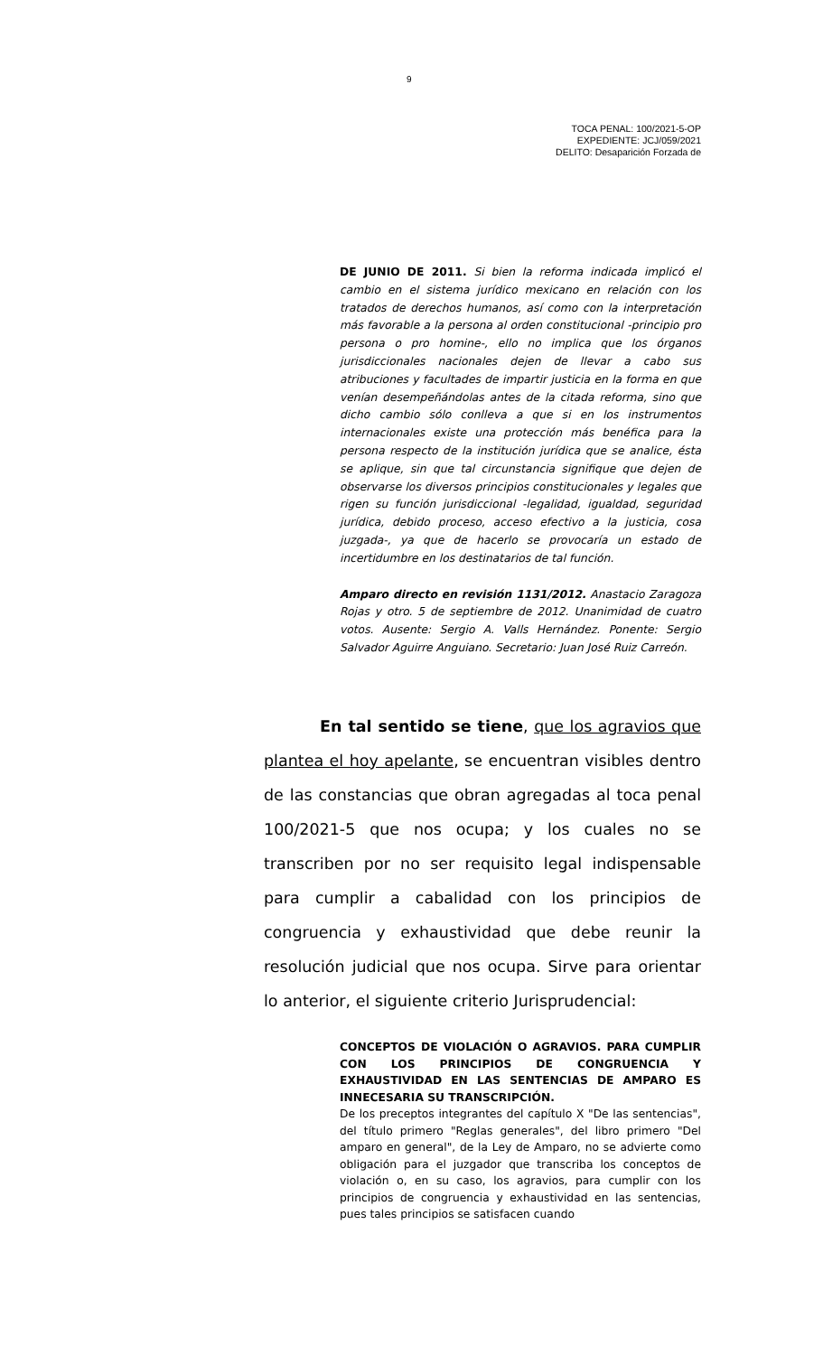9
TOCA PENAL: 100/2021-5-OP
EXPEDIENTE: JCJ/059/2021
DELITO: Desaparición Forzada de
DE JUNIO DE 2011. Si bien la reforma indicada implicó el cambio en el sistema jurídico mexicano en relación con los tratados de derechos humanos, así como con la interpretación más favorable a la persona al orden constitucional -principio pro persona o pro homine-, ello no implica que los órganos jurisdiccionales nacionales dejen de llevar a cabo sus atribuciones y facultades de impartir justicia en la forma en que venían desempeñándolas antes de la citada reforma, sino que dicho cambio sólo conlleva a que si en los instrumentos internacionales existe una protección más benéfica para la persona respecto de la institución jurídica que se analice, ésta se aplique, sin que tal circunstancia signifique que dejen de observarse los diversos principios constitucionales y legales que rigen su función jurisdiccional -legalidad, igualdad, seguridad jurídica, debido proceso, acceso efectivo a la justicia, cosa juzgada-, ya que de hacerlo se provocaría un estado de incertidumbre en los destinatarios de tal función.
Amparo directo en revisión 1131/2012. Anastacio Zaragoza Rojas y otro. 5 de septiembre de 2012. Unanimidad de cuatro votos. Ausente: Sergio A. Valls Hernández. Ponente: Sergio Salvador Aguirre Anguiano. Secretario: Juan José Ruiz Carreón.
En tal sentido se tiene, que los agravios que plantea el hoy apelante, se encuentran visibles dentro de las constancias que obran agregadas al toca penal 100/2021-5 que nos ocupa; y los cuales no se transcriben por no ser requisito legal indispensable para cumplir a cabalidad con los principios de congruencia y exhaustividad que debe reunir la resolución judicial que nos ocupa. Sirve para orientar lo anterior, el siguiente criterio Jurisprudencial:
CONCEPTOS DE VIOLACIÓN O AGRAVIOS. PARA CUMPLIR CON LOS PRINCIPIOS DE CONGRUENCIA Y EXHAUSTIVIDAD EN LAS SENTENCIAS DE AMPARO ES INNECESARIA SU TRANSCRIPCIÓN.
De los preceptos integrantes del capítulo X "De las sentencias", del título primero "Reglas generales", del libro primero "Del amparo en general", de la Ley de Amparo, no se advierte como obligación para el juzgador que transcriba los conceptos de violación o, en su caso, los agravios, para cumplir con los principios de congruencia y exhaustividad en las sentencias, pues tales principios se satisfacen cuando